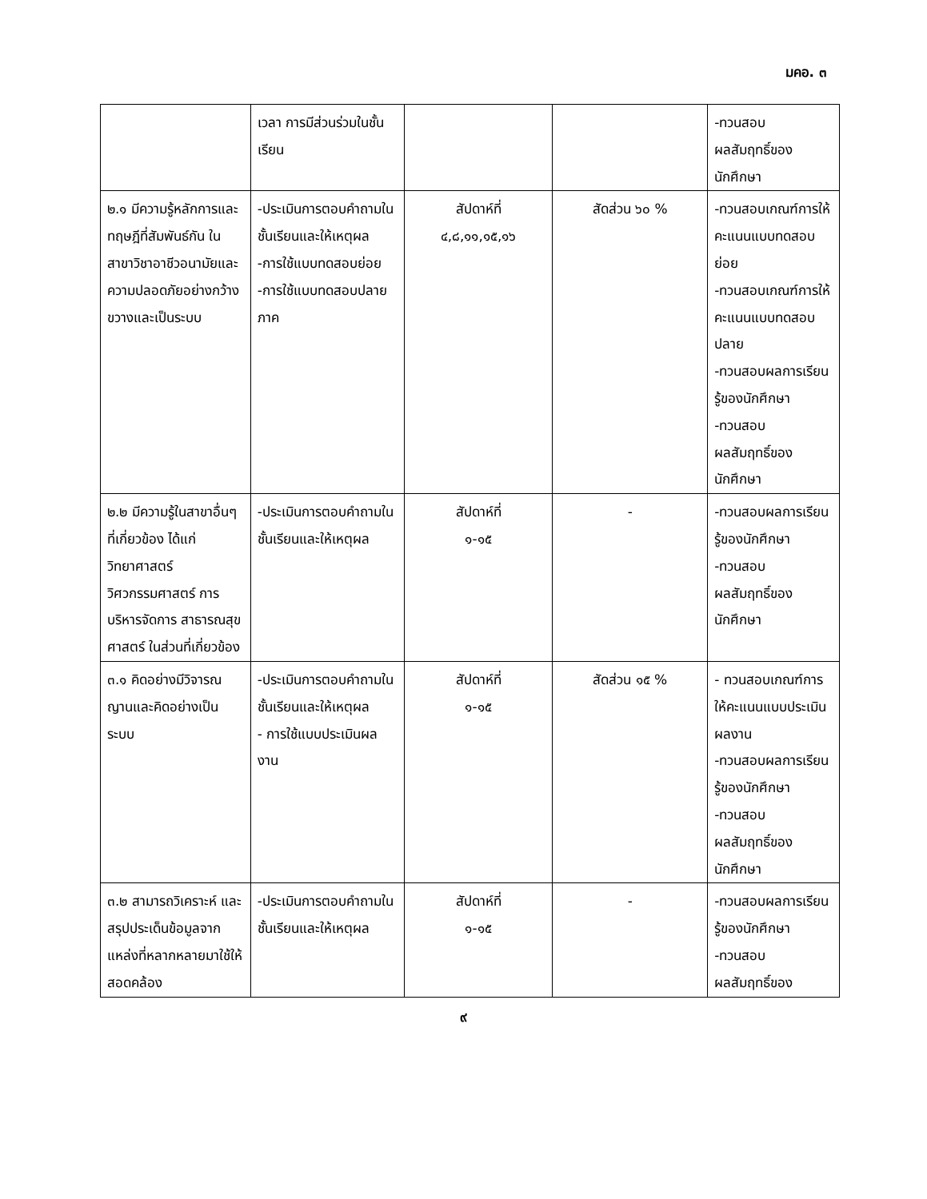มคอ. ๓
| | เวลา การมีส่วนร่วมในชั้นเรียน | | | -ทวนสอบ ผลสัมฤทธิ์ของ นักศึกษา |
| ๒.๑ มีความรู้หลักการและทฤษฎีที่สัมพันธ์กัน ใน สาขาวิชาอาชีวอนามัยและความปลอดภัยอย่างกว้างขวางและเป็นระบบ | -ประเมินการตอบคำถามในชั้นเรียนและให้เหตุผล -การใช้แบบทดสอบย่อย -การใช้แบบทดสอบปลายภาค | สัปดาห์ที่ ๔,๘,๑๑,๑๕,๑๖ | สัดส่วน ๖๐ % | -ทวนสอบเกณฑ์การให้คะแนนแบบทดสอบย่อย -ทวนสอบเกณฑ์การให้คะแนนแบบทดสอบปลาย -ทวนสอบผลการเรียนรู้ของนักศึกษา -ทวนสอบ ผลสัมฤทธิ์ของ นักศึกษา |
| ๒.๒ มีความรู้ในสาขาอื่นๆ ที่เกี่ยวข้อง ได้แก่ วิทยาศาสตร์ วิศวกรรมศาสตร์ การบริหารจัดการ สาธารณสุขศาสตร์ ในส่วนที่เกี่ยวข้อง | -ประเมินการตอบคำถามในชั้นเรียนและให้เหตุผล | สัปดาห์ที่ ๑-๑๕ | - | -ทวนสอบผลการเรียนรู้ของนักศึกษา -ทวนสอบ ผลสัมฤทธิ์ของ นักศึกษา |
| ๓.๑ คิดอย่างมีวิจารณญานและคิดอย่างเป็นระบบ | -ประเมินการตอบคำถามในชั้นเรียนและให้เหตุผล - การใช้แบบประเมินผลงาน | สัปดาห์ที่ ๑-๑๕ | สัดส่วน ๑๕ % | - ทวนสอบเกณฑ์การให้คะแนนแบบประเมินผลงาน -ทวนสอบผลการเรียนรู้ของนักศึกษา -ทวนสอบ ผลสัมฤทธิ์ของ นักศึกษา |
| ๓.๒ สามารถวิเคราะห์ และสรุปประเด็นข้อมูลจากแหล่งที่หลากหลายมาใช้ให้สอดคล้อง | -ประเมินการตอบคำถามในชั้นเรียนและให้เหตุผล | สัปดาห์ที่ ๑-๑๕ | - | -ทวนสอบผลการเรียนรู้ของนักศึกษา -ทวนสอบ ผลสัมฤทธิ์ของ |
๙